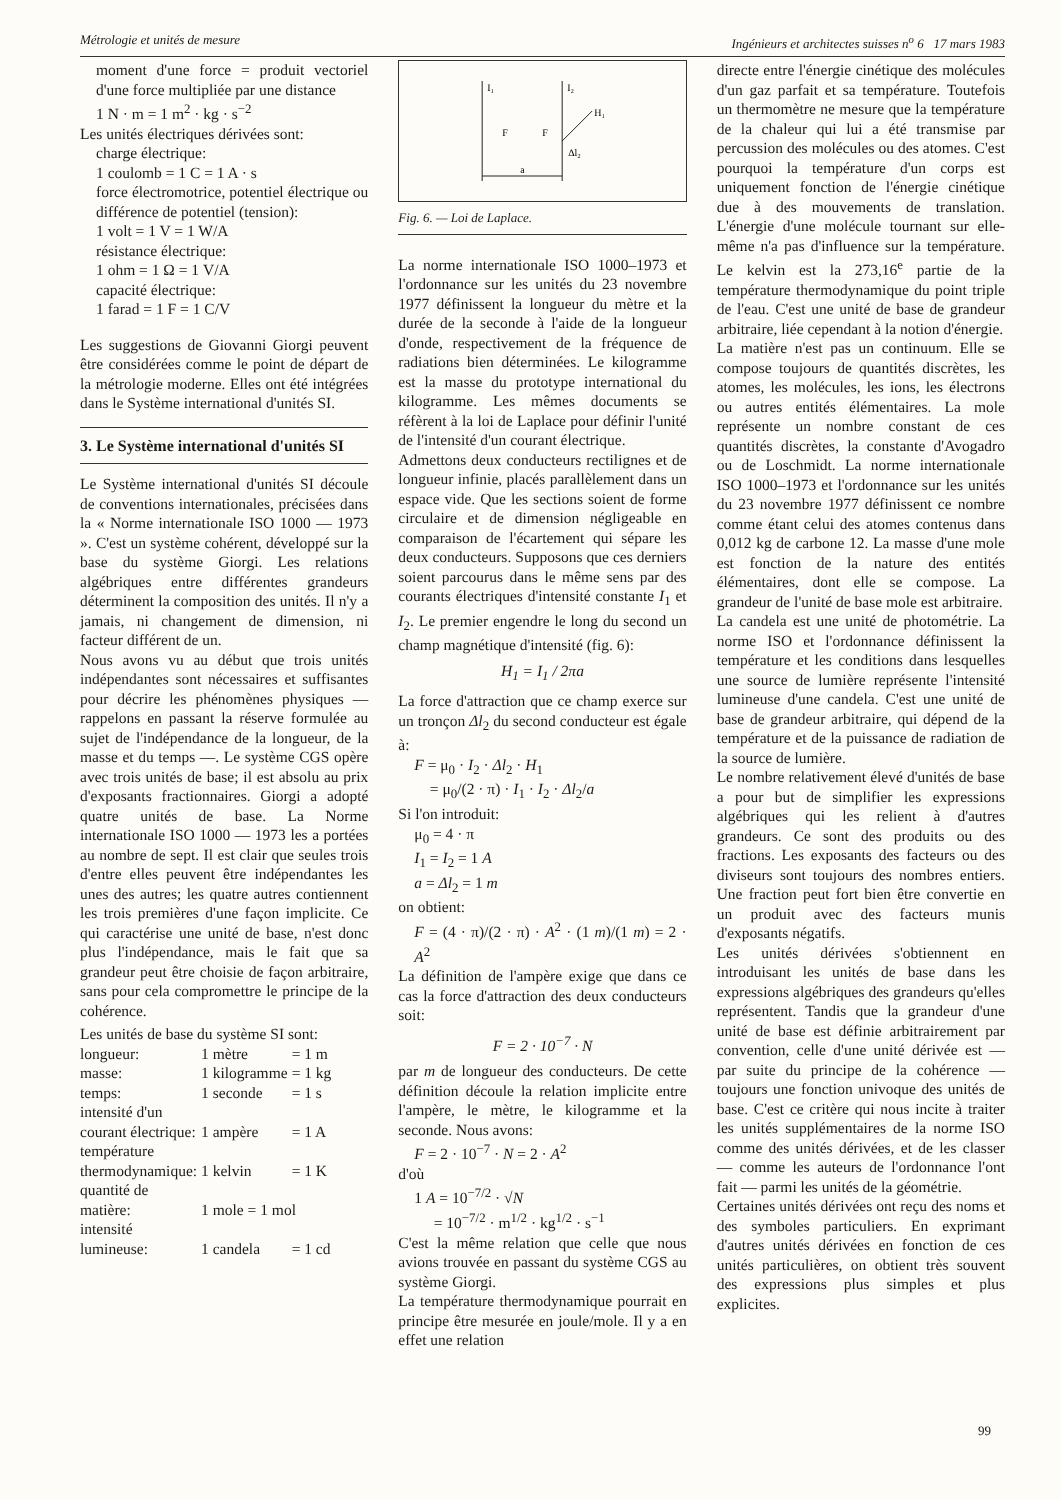Métrologie et unités de mesure Ingénieurs et architectes suisses n<sup>o</sup> 6 17 mars 1983
moment d'une force = produit vectoriel d'une force multipliée par une distance
1 N · m = 1 m<sup>2</sup> · kg · s<sup>−2</sup>
Les unités électriques dérivées sont:
charge électrique:
1 coulomb = 1 C = 1 A · s
force électromotrice, potentiel électrique ou différence de potentiel (tension):
1 volt = 1 V = 1 W/A
résistance électrique:
1 ohm = 1 Ω = 1 V/A
capacité électrique:
1 farad = 1 F = 1 C/V
Les suggestions de Giovanni Giorgi peuvent être considérées comme le point de départ de la métrologie moderne. Elles ont été intégrées dans le Système international d'unités SI.
3. Le Système international d'unités SI
Le Système international d'unités SI découle de conventions internationales, précisées dans la « Norme internationale ISO 1000 — 1973 ». C'est un système cohérent, développé sur la base du système Giorgi. Les relations algébriques entre différentes grandeurs déterminent la composition des unités. Il n'y a jamais, ni changement de dimension, ni facteur différent de un.
Nous avons vu au début que trois unités indépendantes sont nécessaires et suffisantes pour décrire les phénomènes physiques — rappelons en passant la réserve formulée au sujet de l'indépendance de la longueur, de la masse et du temps —. Le système CGS opère avec trois unités de base; il est absolu au prix d'exposants fractionnaires. Giorgi a adopté quatre unités de base. La Norme internationale ISO 1000 — 1973 les a portées au nombre de sept. Il est clair que seules trois d'entre elles peuvent être indépendantes les unes des autres; les quatre autres contiennent les trois premières d'une façon implicite. Ce qui caractérise une unité de base, n'est donc plus l'indépendance, mais le fait que sa grandeur peut être choisie de façon arbitraire, sans pour cela compromettre le principe de la cohérence.
Les unités de base du système SI sont:
| longueur: | 1 mètre | = 1 m |
| masse: | 1 kilogramme | = 1 kg |
| temps: | 1 seconde | = 1 s |
| intensité d'un courant électrique: | 1 ampère | = 1 A |
| température thermodynamique: | 1 kelvin | = 1 K |
| quantité de matière: | 1 mole = 1 mol | |
| intensité lumineuse: | 1 candela | = 1 cd |
I₁
I₂
F
F
H₁
Δl₂
a
Fig. 6. — Loi de Laplace.
La norme internationale ISO 1000–1973 et l'ordonnance sur les unités du 23 novembre 1977 définissent la longueur du mètre et la durée de la seconde à l'aide de la longueur d'onde, respectivement de la fréquence de radiations bien déterminées. Le kilogramme est la masse du prototype international du kilogramme. Les mêmes documents se réfèrent à la loi de Laplace pour définir l'unité de l'intensité d'un courant électrique.
Admettons deux conducteurs rectilignes et de longueur infinie, placés parallèlement dans un espace vide. Que les sections soient de forme circulaire et de dimension négligeable en comparaison de l'écartement qui sépare les deux conducteurs. Supposons que ces derniers soient parcourus dans le même sens par des courants électriques d'intensité constante I<sub>1</sub> et I<sub>2</sub>. Le premier engendre le long du second un champ magnétique d'intensité (fig. 6):
H<sub>1</sub> = I<sub>1</sub> / 2πa
La force d'attraction que ce champ exerce sur un tronçon Δl<sub>2</sub> du second conducteur est égale à:
F = μ<sub>0</sub> · I<sub>2</sub> · Δl<sub>2</sub> · H<sub>1</sub>
= μ<sub>0</sub>/(2 · π) · I<sub>1</sub> · I<sub>2</sub> · Δl<sub>2</sub>/a
Si l'on introduit:
μ<sub>0</sub> = 4 · π
I<sub>1</sub> = I<sub>2</sub> = 1 A
a = Δl<sub>2</sub> = 1 m
on obtient:
F = (4 · π)/(2 · π) · A<sup>2</sup> · (1 m)/(1 m) = 2 · A<sup>2</sup>
La définition de l'ampère exige que dans ce cas la force d'attraction des deux conducteurs soit:
F = 2 · 10<sup>−7</sup> · N
par m de longueur des conducteurs. De cette définition découle la relation implicite entre l'ampère, le mètre, le kilogramme et la seconde. Nous avons:
F = 2 · 10<sup>−7</sup> · N = 2 · A<sup>2</sup>
d'où
1 A = 10<sup>−7/2</sup> · √N
= 10<sup>−7/2</sup> · m<sup>1/2</sup> · kg<sup>1/2</sup> · s<sup>−1</sup>
C'est la même relation que celle que nous avions trouvée en passant du système CGS au système Giorgi.
La température thermodynamique pourrait en principe être mesurée en joule/mole. Il y a en effet une relation
directe entre l'énergie cinétique des molécules d'un gaz parfait et sa température. Toutefois un thermomètre ne mesure que la température de la chaleur qui lui a été transmise par percussion des molécules ou des atomes. C'est pourquoi la température d'un corps est uniquement fonction de l'énergie cinétique due à des mouvements de translation. L'énergie d'une molécule tournant sur elle-même n'a pas d'influence sur la température. Le kelvin est la 273,16<sup>e</sup> partie de la température thermodynamique du point triple de l'eau. C'est une unité de base de grandeur arbitraire, liée cependant à la notion d'énergie.
La matière n'est pas un continuum. Elle se compose toujours de quantités discrètes, les atomes, les molécules, les ions, les électrons ou autres entités élémentaires. La mole représente un nombre constant de ces quantités discrètes, la constante d'Avogadro ou de Loschmidt. La norme internationale ISO 1000–1973 et l'ordonnance sur les unités du 23 novembre 1977 définissent ce nombre comme étant celui des atomes contenus dans 0,012 kg de carbone 12. La masse d'une mole est fonction de la nature des entités élémentaires, dont elle se compose. La grandeur de l'unité de base mole est arbitraire.
La candela est une unité de photométrie. La norme ISO et l'ordonnance définissent la température et les conditions dans lesquelles une source de lumière représente l'intensité lumineuse d'une candela. C'est une unité de base de grandeur arbitraire, qui dépend de la température et de la puissance de radiation de la source de lumière.
Le nombre relativement élevé d'unités de base a pour but de simplifier les expressions algébriques qui les relient à d'autres grandeurs. Ce sont des produits ou des fractions. Les exposants des facteurs ou des diviseurs sont toujours des nombres entiers. Une fraction peut fort bien être convertie en un produit avec des facteurs munis d'exposants négatifs.
Les unités dérivées s'obtiennent en introduisant les unités de base dans les expressions algébriques des grandeurs qu'elles représentent. Tandis que la grandeur d'une unité de base est définie arbitrairement par convention, celle d'une unité dérivée est — par suite du principe de la cohérence — toujours une fonction univoque des unités de base. C'est ce critère qui nous incite à traiter les unités supplémentaires de la norme ISO comme des unités dérivées, et de les classer — comme les auteurs de l'ordonnance l'ont fait — parmi les unités de la géométrie.
Certaines unités dérivées ont reçu des noms et des symboles particuliers. En exprimant d'autres unités dérivées en fonction de ces unités particulières, on obtient très souvent des expressions plus simples et plus explicites.
99